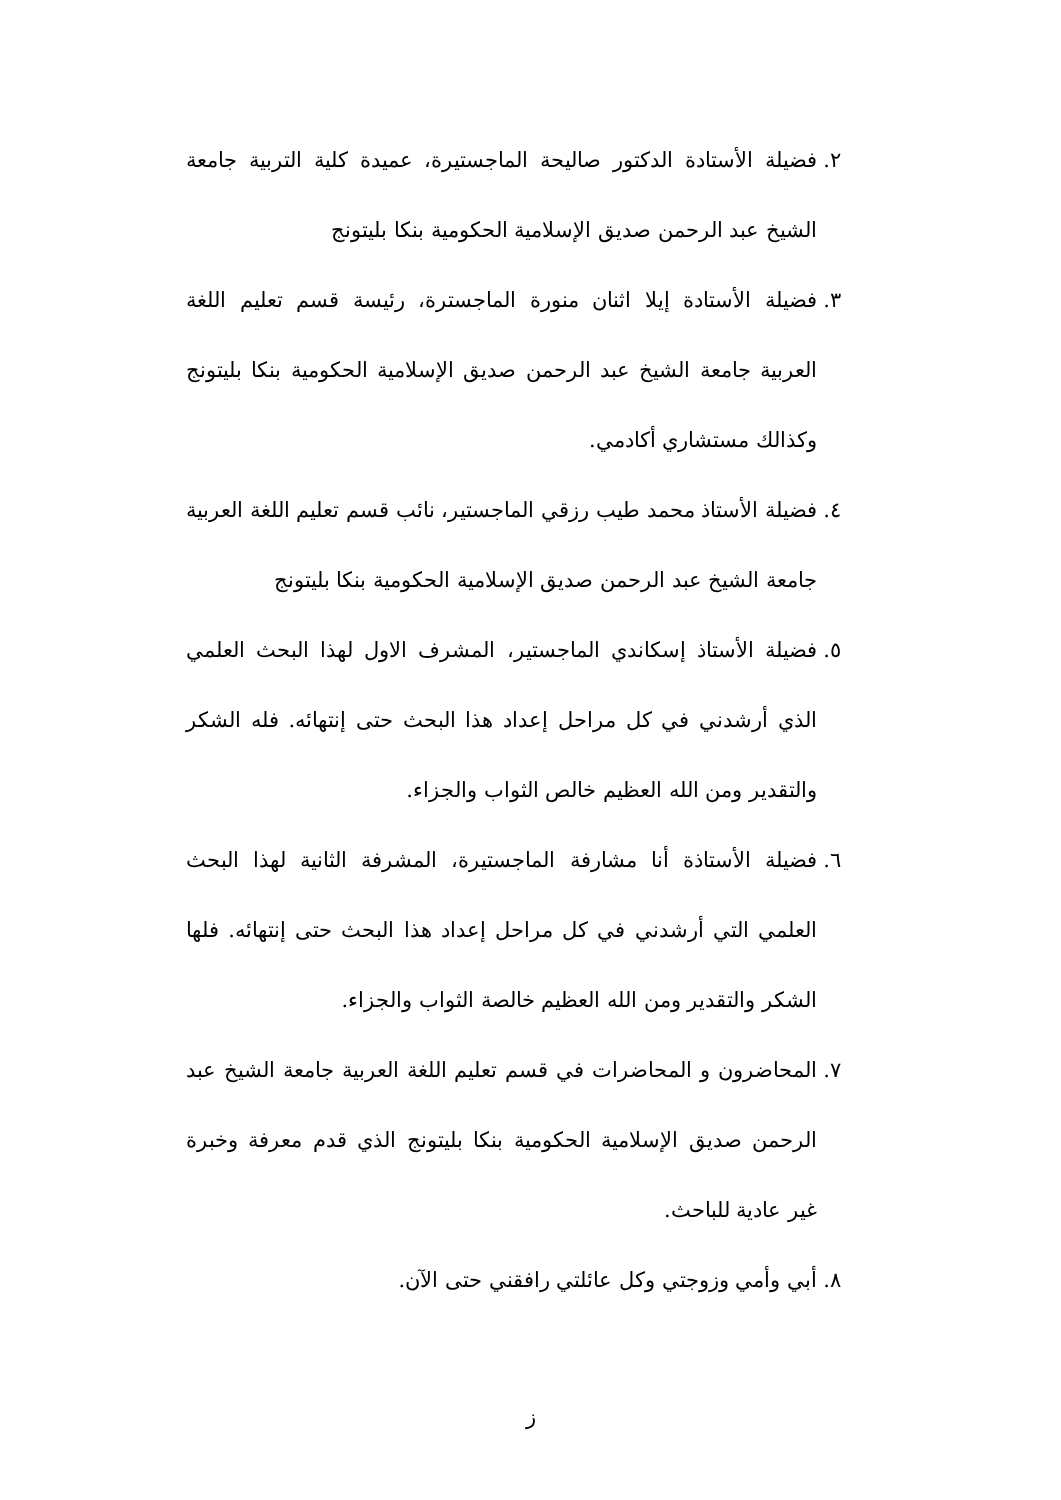٢. فضيلة الأستادة الدكتور صاليحة الماجستيرة، عميدة كلية التربية جامعة الشيخ عبد الرحمن صديق الإسلامية الحكومية بنكا بليتونج
٣. فضيلة الأستادة إيلا اثنان منورة الماجسترة، رئيسة قسم تعليم اللغة العربية جامعة الشيخ عبد الرحمن صديق الإسلامية الحكومية بنكا بليتونج وكذالك مستشاري أكادمي.
٤. فضيلة الأستاذ محمد طيب رزقي الماجستير، نائب قسم تعليم اللغة العربية جامعة الشيخ عبد الرحمن صديق الإسلامية الحكومية بنكا بليتونج
٥. فضيلة الأستاذ إسكاندي الماجستير، المشرف الاول لهذا البحث العلمي الذي أرشدني في كل مراحل إعداد هذا البحث حتى إنتهائه. فله الشكر والتقدير ومن الله العظيم خالص الثواب والجزاء.
٦. فضيلة الأستاذة أنا مشارفة الماجستيرة، المشرفة الثانية لهذا البحث العلمي التي أرشدني في كل مراحل إعداد هذا البحث حتى إنتهائه. فلها الشكر والتقدير ومن الله العظيم خالصة الثواب والجزاء.
٧. المحاضرون و المحاضرات في قسم تعليم اللغة العربية جامعة الشيخ عبد الرحمن صديق الإسلامية الحكومية بنكا بليتونج الذي قدم معرفة وخبرة غير عادية للباحث.
٨. أبي وأمي وزوجتي وكل عائلتي رافقني حتى الآن.
ز